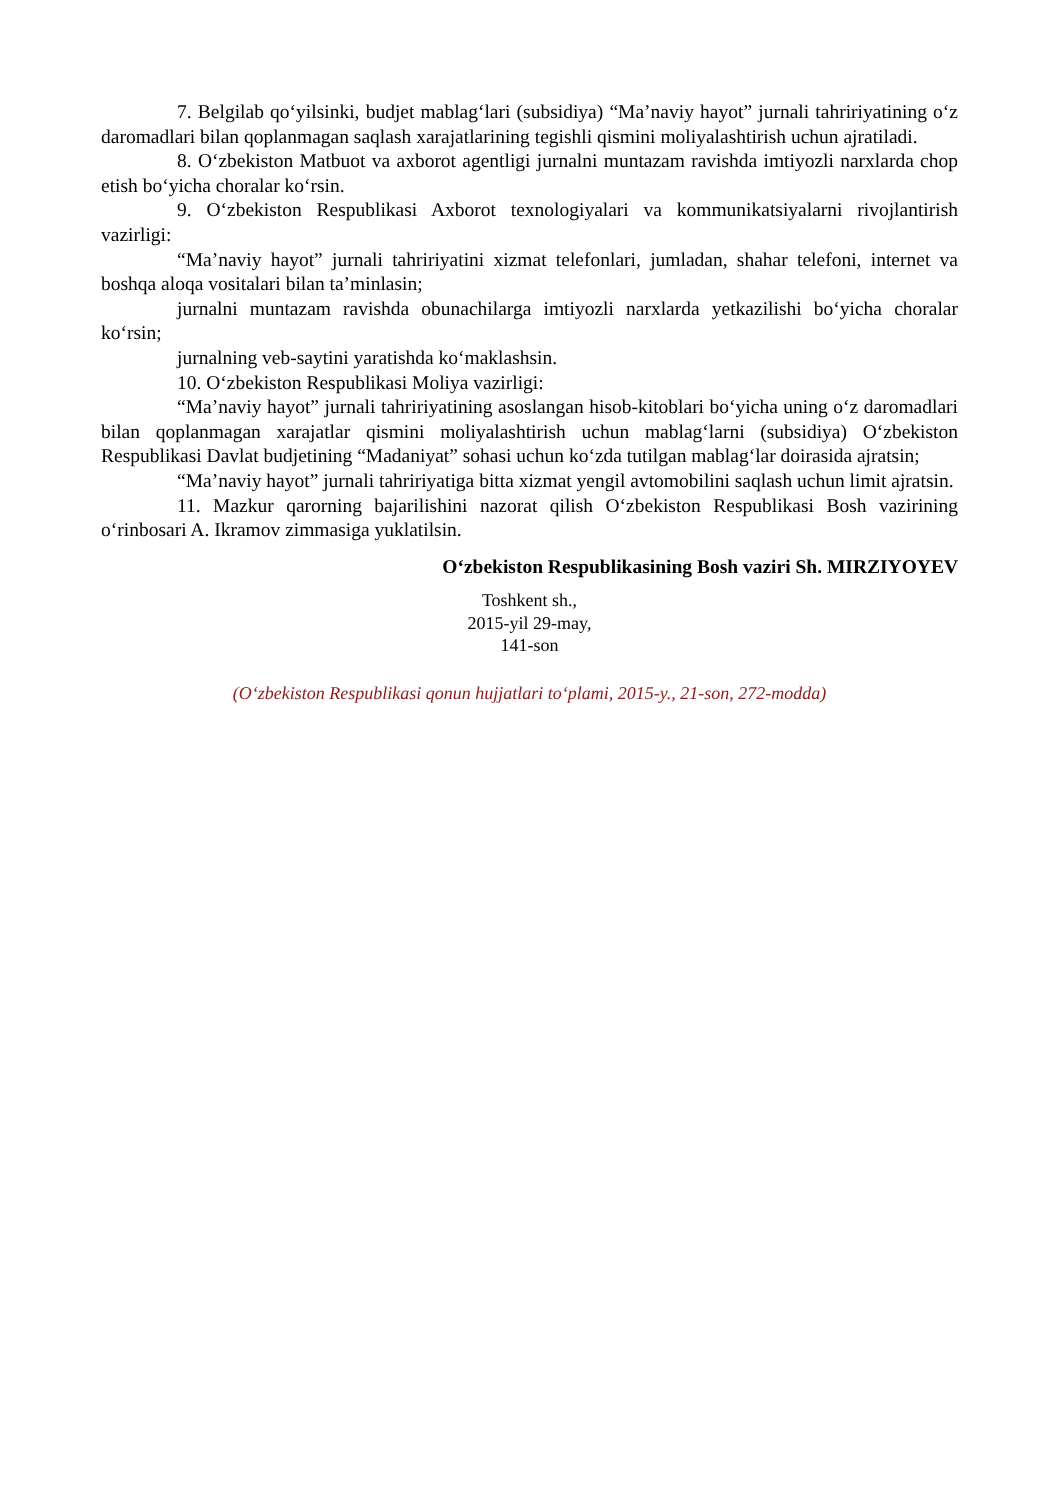7. Belgilab qo‘yilsinki, budjet mablag‘lari (subsidiya) “Ma’naviy hayot” jurnali tahririyatining o‘z daromadlari bilan qoplanmagan saqlash xarajatlarining tegishli qismini moliyalashtirish uchun ajratiladi.
8. O‘zbekiston Matbuot va axborot agentligi jurnalni muntazam ravishda imtiyozli narxlarda chop etish bo‘yicha choralar ko‘rsin.
9. O‘zbekiston Respublikasi Axborot texnologiyalari va kommunikatsiyalarni rivojlantirish vazirligi:
“Ma’naviy hayot” jurnali tahririyatini xizmat telefonlari, jumladan, shahar telefoni, internet va boshqa aloqa vositalari bilan ta’minlasin;
jurnalni muntazam ravishda obunachilarga imtiyozli narxlarda yetkazilishi bo‘yicha choralar ko‘rsin;
jurnalning veb-saytini yaratishda ko‘maklashsin.
10. O‘zbekiston Respublikasi Moliya vazirligi:
“Ma’naviy hayot” jurnali tahririyatining asoslangan hisob-kitoblari bo‘yicha uning o‘z daromadlari bilan qoplanmagan xarajatlar qismini moliyalashtirish uchun mablag‘larni (subsidiya) O‘zbekiston Respublikasi Davlat budjetining “Madaniyat” sohasi uchun ko‘zda tutilgan mablag‘lar doirasida ajratsin;
“Ma’naviy hayot” jurnali tahririyatiga bitta xizmat yengil avtomobilini saqlash uchun limit ajratsin.
11. Mazkur qarorning bajarilishini nazorat qilish O‘zbekiston Respublikasi Bosh vazirining o‘rinbosari A. Ikramov zimmasiga yuklatilsin.
O‘zbekiston Respublikasining Bosh vaziri Sh. MIRZIYOYEV
Toshkent sh.,
2015-yil 29-may,
141-son
(O‘zbekiston Respublikasi qonun hujjatlari to‘plami, 2015-y., 21-son, 272-modda)